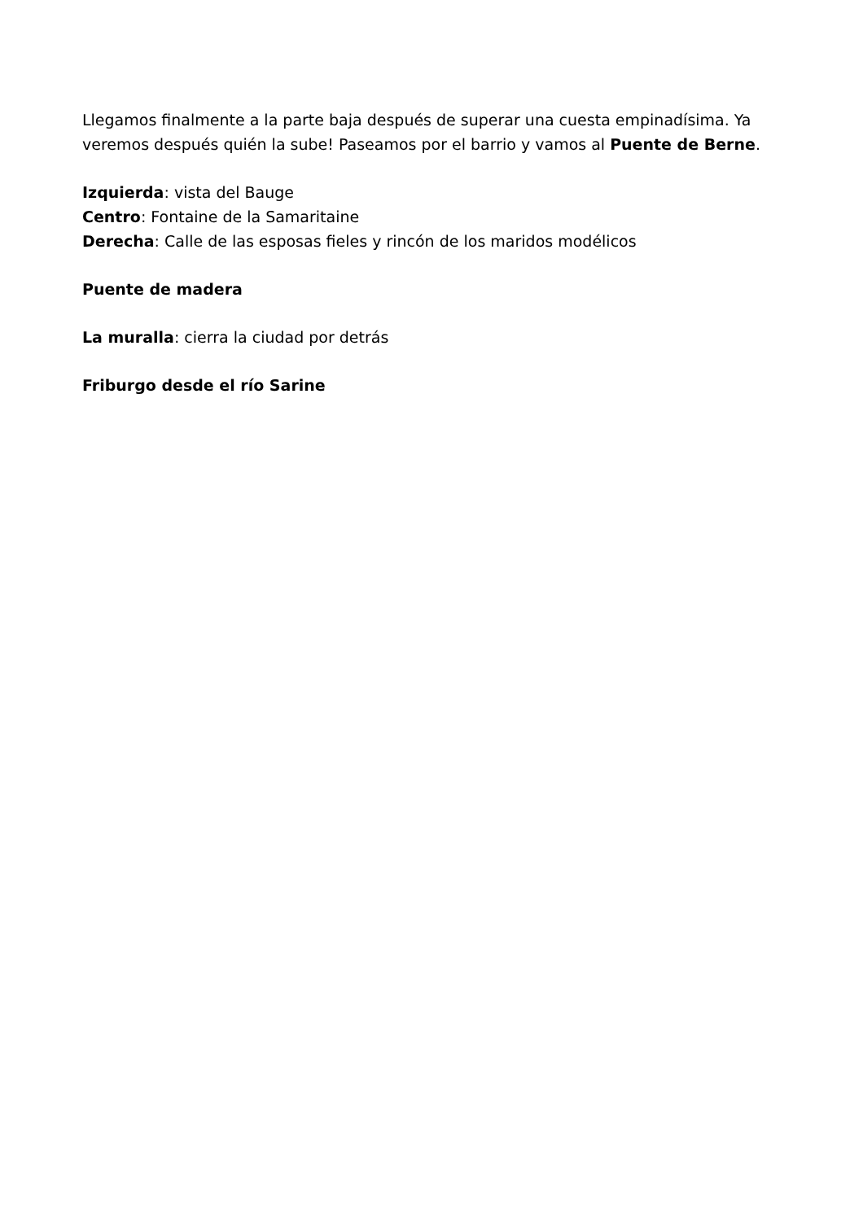Llegamos finalmente a la parte baja después de superar una cuesta empinadísima. Ya veremos después quién la sube! Paseamos por el barrio y vamos al Puente de Berne.
Izquierda: vista del Bauge
Centro: Fontaine de la Samaritaine
Derecha: Calle de las esposas fieles y rincón de los maridos modélicos
Puente de madera
La muralla: cierra la ciudad por detrás
Friburgo desde el río Sarine